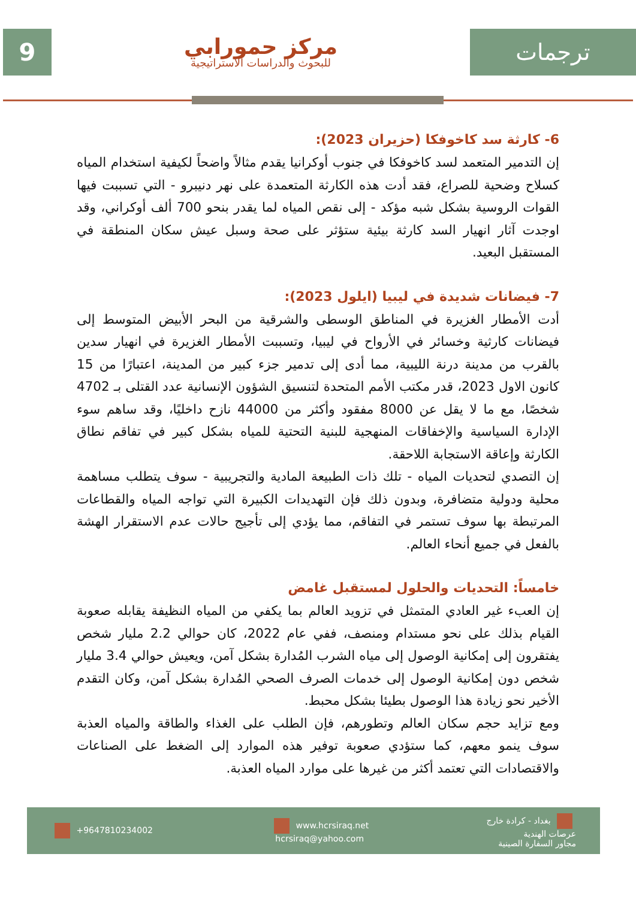9
مركز حمورابي
للبحوث والدراسات الاستراتيجية
ترجمات
6- كارثة سد كاخوفكا (حزيران 2023):
إن التدمير المتعمد لسد كاخوفكا في جنوب أوكرانيا يقدم مثالاً واضحاً لكيفية استخدام المياه كسلاح وضحية للصراع، فقد أدت هذه الكارثة المتعمدة على نهر دنيبرو - التي تسببت فيها القوات الروسية بشكل شبه مؤكد - إلى نقص المياه لما يقدر بنحو 700 ألف أوكراني، وقد اوجدت آثار انهيار السد كارثة بيئية ستؤثر على صحة وسبل عيش سكان المنطقة في المستقبل البعيد.
7- فيضانات شديدة في ليبيا (ايلول 2023):
أدت الأمطار الغزيرة في المناطق الوسطى والشرقية من البحر الأبيض المتوسط إلى فيضانات كارثية وخسائر في الأرواح في ليبيا، وتسببت الأمطار الغزيرة في انهيار سدين بالقرب من مدينة درنة الليبية، مما أدى إلى تدمير جزء كبير من المدينة، اعتبارًا من 15 كانون الاول 2023، قدر مكتب الأمم المتحدة لتنسيق الشؤون الإنسانية عدد القتلى بـ 4702 شخصًا، مع ما لا يقل عن 8000 مفقود وأكثر من 44000 نازح داخليًا، وقد ساهم سوء الإدارة السياسية والإخفاقات المنهجية للبنية التحتية للمياه بشكل كبير في تفاقم نطاق الكارثة وإعاقة الاستجابة اللاحقة.
إن التصدي لتحديات المياه - تلك ذات الطبيعة المادية والتجريبية - سوف يتطلب مساهمة محلية ودولية متضافرة، وبدون ذلك فإن التهديدات الكبيرة التي تواجه المياه والقطاعات المرتبطة بها سوف تستمر في التفاقم، مما يؤدي إلى تأجيج حالات عدم الاستقرار الهشة بالفعل في جميع أنحاء العالم.
خامساً: التحديات والحلول لمستقبل غامض
إن العبء غير العادي المتمثل في تزويد العالم بما يكفي من المياه النظيفة يقابله صعوبة القيام بذلك على نحو مستدام ومنصف، ففي عام 2022، كان حوالي 2.2 مليار شخص يفتقرون إلى إمكانية الوصول إلى مياه الشرب المُدارة بشكل آمن، ويعيش حوالي 3.4 مليار شخص دون إمكانية الوصول إلى خدمات الصرف الصحي المُدارة بشكل آمن، وكان التقدم الأخير نحو زيادة هذا الوصول بطيئا بشكل محبط.
ومع تزايد حجم سكان العالم وتطورهم، فإن الطلب على الغذاء والطاقة والمياه العذبة سوف ينمو معهم، كما ستؤدي صعوبة توفير هذه الموارد إلى الضغط على الصناعات والاقتصادات التي تعتمد أكثر من غيرها على موارد المياه العذبة.
+9647810234002
www.hcrsiraq.net
hcrsiraq@yahoo.com
بغداد - كرادة خارج
عرصات الهندية
مجاور السفارة الصينية